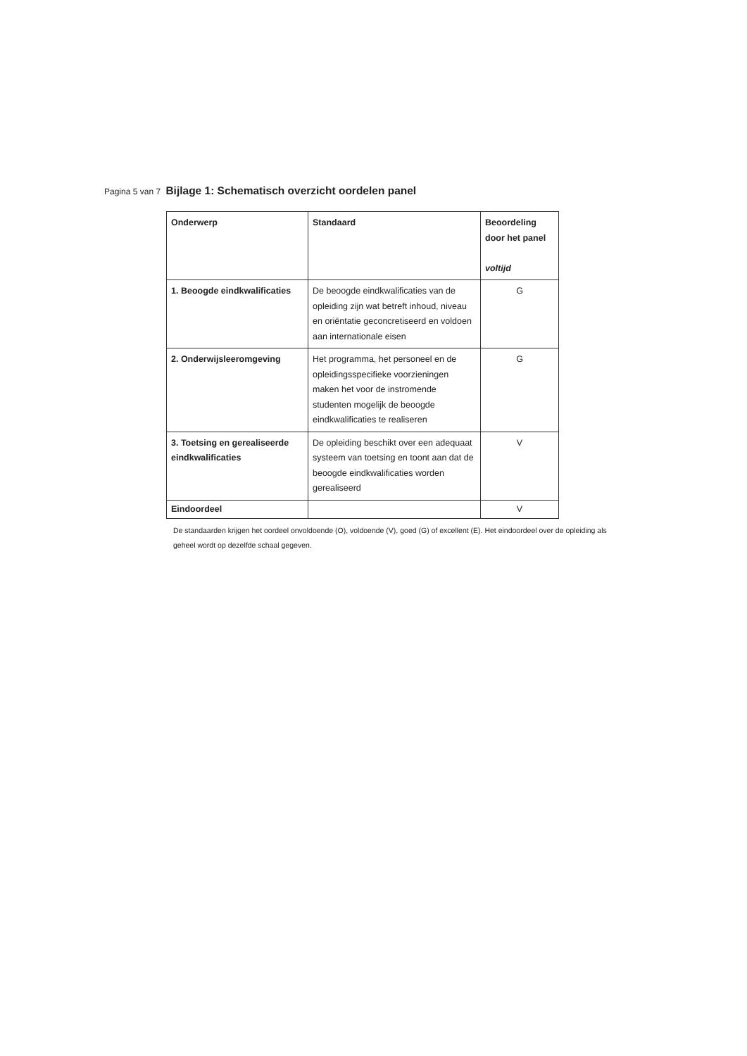Pagina 5 van 7 Bijlage 1: Schematisch overzicht oordelen panel
| Onderwerp | Standaard | Beoordeling door het panel voltijd |
| --- | --- | --- |
| 1. Beoogde eindkwalificaties | De beoogde eindkwalificaties van de opleiding zijn wat betreft inhoud, niveau en oriëntatie geconcretiseerd en voldoen aan internationale eisen | G |
| 2. Onderwijsleeromgeving | Het programma, het personeel en de opleidingsspecifieke voorzieningen maken het voor de instromende studenten mogelijk de beoogde eindkwalificaties te realiseren | G |
| 3. Toetsing en gerealiseerde eindkwalificaties | De opleiding beschikt over een adequaat systeem van toetsing en toont aan dat de beoogde eindkwalificaties worden gerealiseerd | V |
| Eindoordeel | | V |
De standaarden krijgen het oordeel onvoldoende (O), voldoende (V), goed (G) of excellent (E). Het eindoordeel over de opleiding als geheel wordt op dezelfde schaal gegeven.